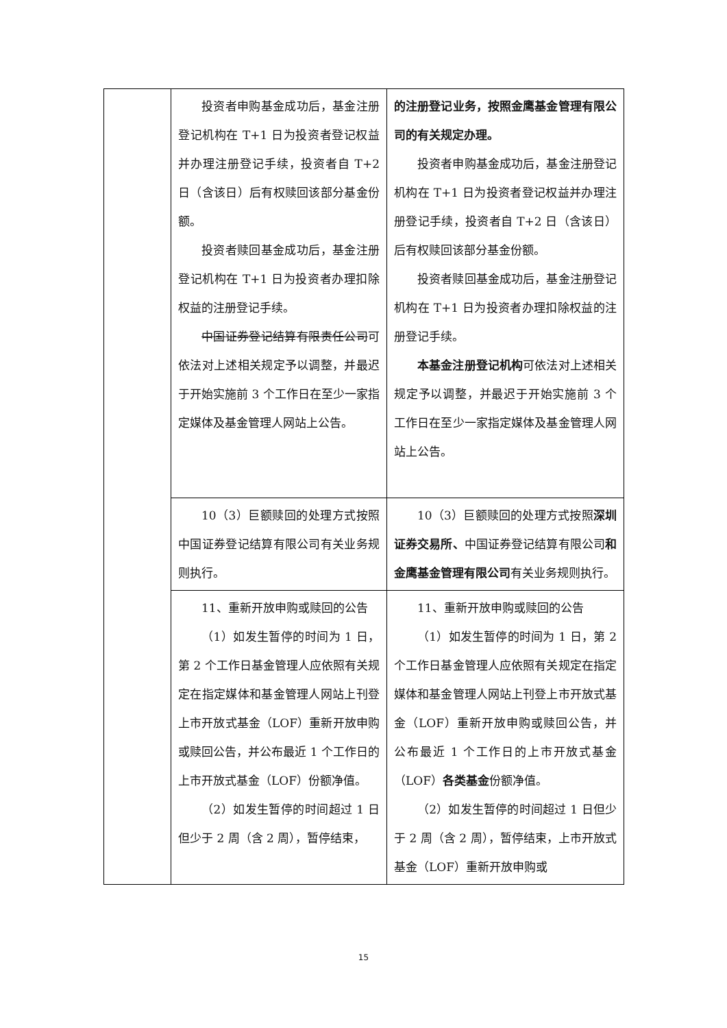| | 投资者申购基金成功后，基金注册登记机构在 T+1 日为投资者登记权益并办理注册登记手续，投资者自 T+2 日（含该日）后有权赎回该部分基金份额。 投资者赎回基金成功后，基金注册登记机构在 T+1 日为投资者办理扣除权益的注册登记手续。 中国证券登记结算有限责任公司 可依法对上述相关规定予以调整，并最迟于开始实施前 3 个工作日在至少一家指定媒体及基金管理人网站上公告。 | 的注册登记业务，按照金鹰基金管理有限公司的有关规定办理。 投资者申购基金成功后，基金注册登记机构在 T+1 日为投资者登记权益并办理注册登记手续，投资者自 T+2 日（含该日）后有权赎回该部分基金份额。 投资者赎回基金成功后，基金注册登记机构在 T+1 日为投资者办理扣除权益的注册登记手续。 本基金注册登记机构 可依法对上述相关规定予以调整，并最迟于开始实施前 3 个工作日在至少一家指定媒体及基金管理人网站上公告。 |
| | 10（3）巨额赎回的处理方式按照中国证券登记结算有限公司有关业务规则执行。 | 10（3）巨额赎回的处理方式按照 深圳证券交易所、 中国证券登记结算有限公司 和金鹰基金管理有限公司 有关业务规则执行。 |
| | 11、重新开放申购或赎回的公告 （1）如发生暂停的时间为 1 日，第 2 个工作日基金管理人应依照有关规定在指定媒体和基金管理人网站上刊登上市开放式基金（LOF）重新开放申购或赎回公告，并公布最近 1 个工作日的上市开放式基金（LOF）份额净值。 （2）如发生暂停的时间超过 1 日但少于 2 周（含 2 周），暂停结束， | 11、重新开放申购或赎回的公告 （1）如发生暂停的时间为 1 日，第 2 个工作日基金管理人应依照有关规定在指定媒体和基金管理人网站上刊登上市开放式基金（LOF）重新开放申购或赎回公告，并公布最近 1 个工作日的上市开放式基金（LOF） 各类基金 份额净值。 （2）如发生暂停的时间超过 1 日但少于 2 周（含 2 周），暂停结束，上市开放式基金（LOF）重新开放申购或 |
15